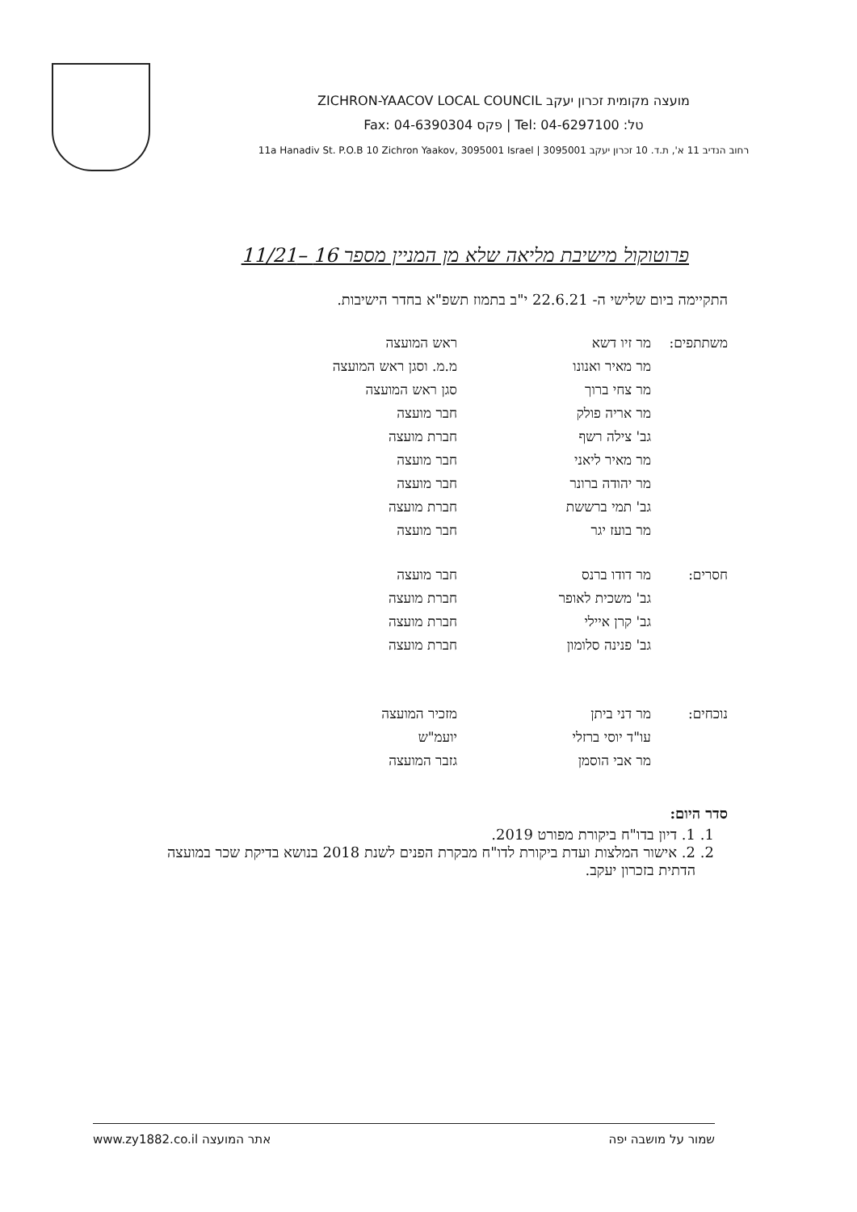ZICHRON-YAACOV LOCAL COUNCIL מועצה מקומית זכרון יעקב
Fax: 04-6390304 פקס | Tel: 04-6297100 :טל
11a Hanadiv St. P.O.B 10 Zichron Yaakov, 3095001 Israel | רחוב הנדיב 11 א', ת.ד. 10 זכרון יעקב 3095001
פרוטוקול מישיבת מליאה שלא מן המניין מספר 16 –11/21
התקיימה ביום שלישי ה- 22.6.21 י"ב בתמוז תשפ"א בחדר הישיבות.
| משתתפים: | מר זיו דשא | ראש המועצה |
| | מר מאיר ואנונו | מ.מ. וסגן ראש המועצה |
| | מר צחי ברוך | סגן ראש המועצה |
| | מר אריה פולק | חבר מועצה |
| | גב' צילה רשף | חברת מועצה |
| | מר מאיר ליאני | חבר מועצה |
| | מר יהודה ברונר | חבר מועצה |
| | גב' תמי ברששת | חברת מועצה |
| | מר בועז יגר | חבר מועצה |
| חסרים: | מר דודו ברנס | חבר מועצה |
| | גב' משכית לאופר | חברת מועצה |
| | גב' קרן איילי | חברת מועצה |
| | גב' פנינה סלומון | חברת מועצה |
| נוכחים: | מר דני ביתן | מזכיר המועצה |
| | עו"ד יוסי ברזלי | יועמ"ש |
| | מר אבי הוסמן | גזבר המועצה |
סדר היום:
1. 1. דיון בדו"ח ביקורת מפורט 2019.
2. 2. אישור המלצות ועדת ביקורת לדו"ח מבקרת הפנים לשנת 2018 בנושא בדיקת שכר במועצה הדתית בזכרון יעקב.
www.zy1882.co.il אתר המועצה שמור על מושבה יפה